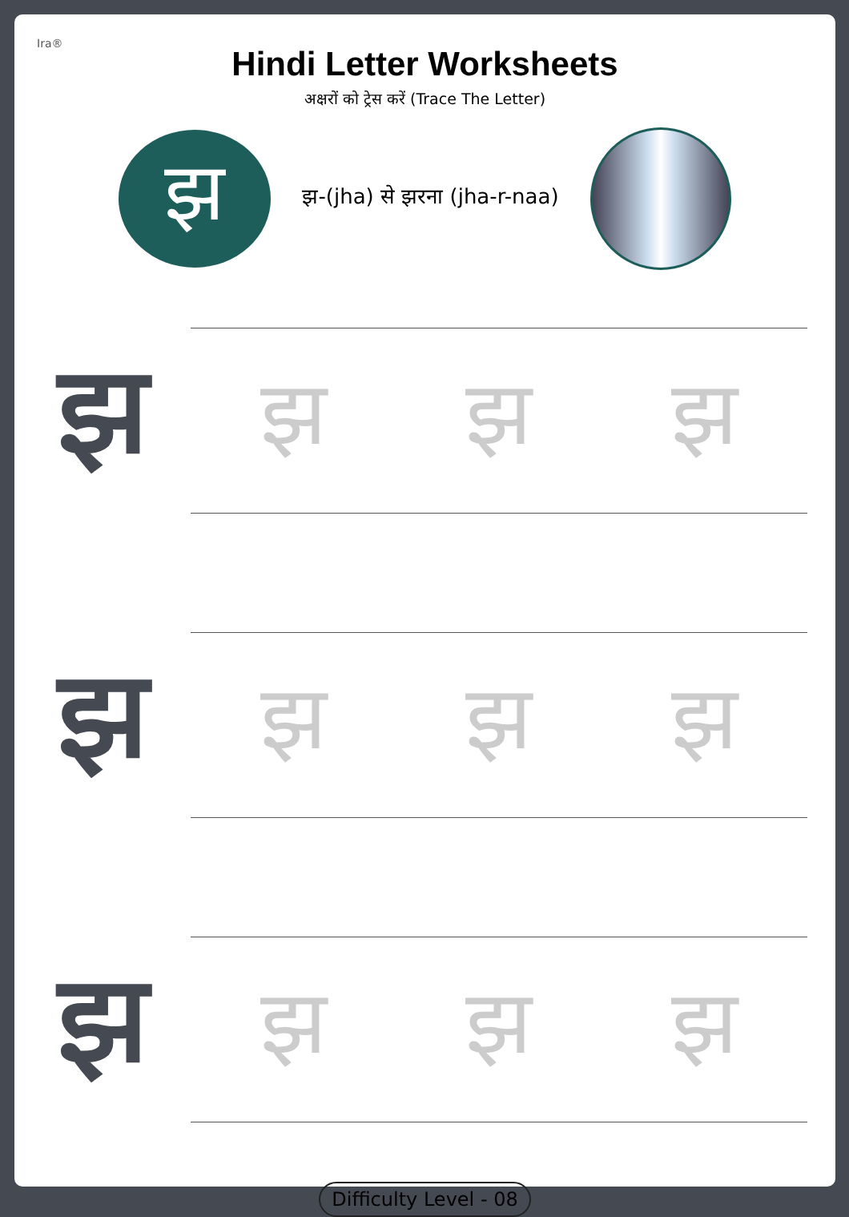Ira®
Hindi Letter Worksheets
अक्षरों को ट्रेस करें (Trace The Letter)
झ
झ-(jha) से झरना (jha-r-naa)
झ
झ झ झ
झ
झ झ झ
झ
झ झ झ
Difficulty Level - 08